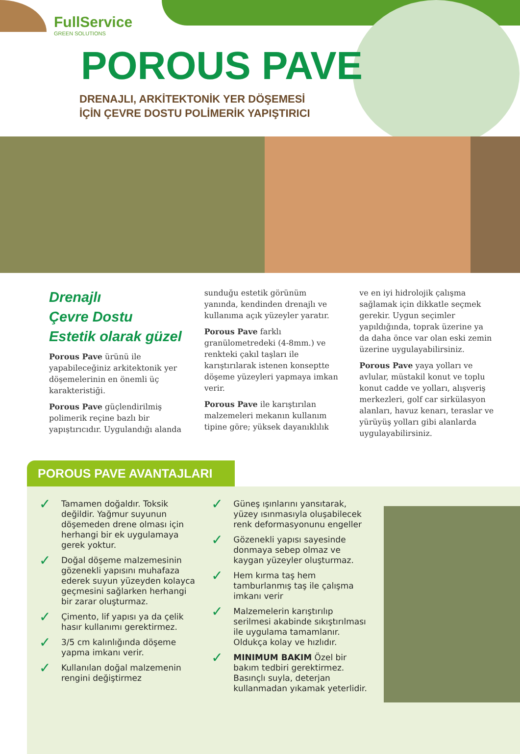FullService
GREEN SOLUTIONS
POROUS PAVE
DRENAJLI, ARKİTEKTONİK YER DÖŞEMESİ
İÇİN ÇEVRE DOSTU POLİMERİK YAPIŞTIRICI
Drenajlı
Çevre Dostu
Estetik olarak güzel
Porous Pave ürünü ile yapabileceğiniz arkitektonik yer döşemelerinin en önemli üç karakteristiği.
Porous Pave güçlendirilmiş polimerik reçine bazlı bir yapıştırıcıdır. Uygulandığı alanda sunduğu estetik görünüm yanında, kendinden drenajlı ve kullanıma açık yüzeyler yaratır.
Porous Pave farklı granülometredeki (4-8mm.) ve renkteki çakıl taşları ile karıştırılarak istenen konseptte döşeme yüzeyleri yapmaya imkan verir.
Porous Pave ile karıştırılan malzemeleri mekanın kullanım tipine göre; yüksek dayanıklılık ve en iyi hidrolojik çalışma sağlamak için dikkatle seçmek gerekir. Uygun seçimler yapıldığında, toprak üzerine ya da daha önce var olan eski zemin üzerine uygulayabilirsiniz.
Porous Pave yaya yolları ve avlular, müstakil konut ve toplu konut cadde ve yolları, alışveriş merkezleri, golf car sirkülasyon alanları, havuz kenarı, teraslar ve yürüyüş yolları gibi alanlarda uygulayabilirsiniz.
POROUS PAVE AVANTAJLARI
✓ Tamamen doğaldır. Toksik değildir. Yağmur suyunun döşemeden drene olması için herhangi bir ek uygulamaya gerek yoktur.
✓ Doğal döşeme malzemesinin gözenekli yapısını muhafaza ederek suyun yüzeyden kolayca geçmesini sağlarken herhangi bir zarar oluşturmaz.
✓ Çimento, lif yapısı ya da çelik hasır kullanımı gerektirmez.
✓ 3/5 cm kalınlığında döşeme yapma imkanı verir.
✓ Kullanılan doğal malzemenin rengini değiştirmez
✓ Güneş ışınlarını yansıtarak, yüzey ısınmasıyla oluşabilecek renk deformasyonunu engeller
✓ Gözenekli yapısı sayesinde donmaya sebep olmaz ve kaygan yüzeyler oluşturmaz.
✓ Hem kırma taş hem tamburlanmış taş ile çalışma imkanı verir
✓ Malzemelerin karıştırılıp serilmesi akabinde sıkıştırılması ile uygulama tamamlanır. Oldukça kolay ve hızlıdır.
✓ MINIMUM BAKIM Özel bir bakım tedbiri gerektirmez. Basınçlı suyla, deterjan kullanmadan yıkamak yeterlidir.